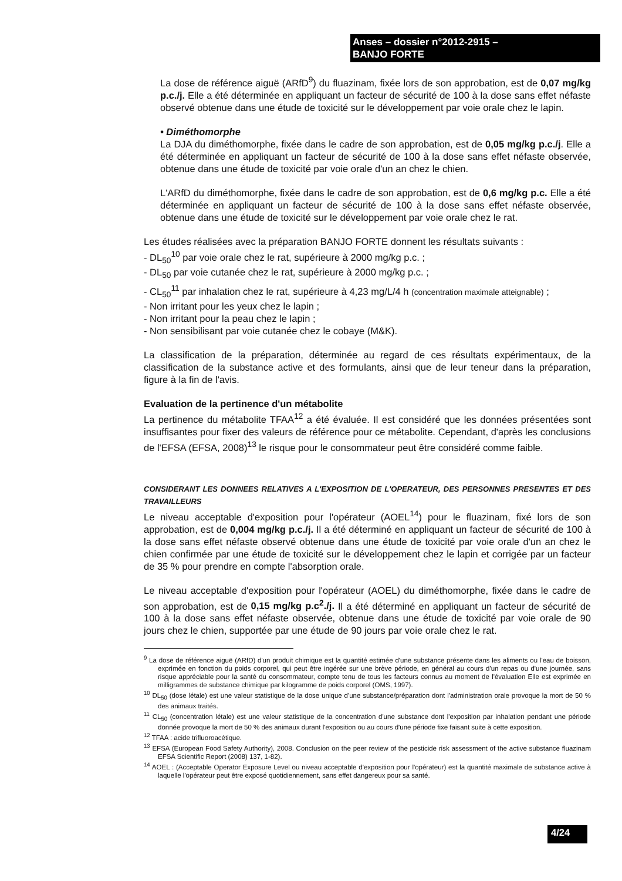Anses – dossier n°2012-2915 –
BANJO FORTE
La dose de référence aiguë (ARfD<sup>9</sup>) du fluazinam, fixée lors de son approbation, est de 0,07 mg/kg p.c./j. Elle a été déterminée en appliquant un facteur de sécurité de 100 à la dose sans effet néfaste observé obtenue dans une étude de toxicité sur le développement par voie orale chez le lapin.
• Diméthomorphe
La DJA du diméthomorphe, fixée dans le cadre de son approbation, est de 0,05 mg/kg p.c./j. Elle a été déterminée en appliquant un facteur de sécurité de 100 à la dose sans effet néfaste observée, obtenue dans une étude de toxicité par voie orale d'un an chez le chien.
L'ARfD du diméthomorphe, fixée dans le cadre de son approbation, est de 0,6 mg/kg p.c. Elle a été déterminée en appliquant un facteur de sécurité de 100 à la dose sans effet néfaste observée, obtenue dans une étude de toxicité sur le développement par voie orale chez le rat.
Les études réalisées avec la préparation BANJO FORTE donnent les résultats suivants :
- DL<sub>50</sub><sup>10</sup> par voie orale chez le rat, supérieure à 2000 mg/kg p.c. ;
- DL<sub>50</sub> par voie cutanée chez le rat, supérieure à 2000 mg/kg p.c. ;
- CL<sub>50</sub><sup>11</sup> par inhalation chez le rat, supérieure à 4,23 mg/L/4 h (concentration maximale atteignable) ;
- Non irritant pour les yeux chez le lapin ;
- Non irritant pour la peau chez le lapin ;
- Non sensibilisant par voie cutanée chez le cobaye (M&K).
La classification de la préparation, déterminée au regard de ces résultats expérimentaux, de la classification de la substance active et des formulants, ainsi que de leur teneur dans la préparation, figure à la fin de l'avis.
Evaluation de la pertinence d'un métabolite
La pertinence du métabolite TFAA<sup>12</sup> a été évaluée. Il est considéré que les données présentées sont insuffisantes pour fixer des valeurs de référence pour ce métabolite. Cependant, d'après les conclusions de l'EFSA (EFSA, 2008)<sup>13</sup> le risque pour le consommateur peut être considéré comme faible.
CONSIDERANT LES DONNEES RELATIVES A L'EXPOSITION DE L'OPERATEUR, DES PERSONNES PRESENTES ET DES TRAVAILLEURS
Le niveau acceptable d'exposition pour l'opérateur (AOEL<sup>14</sup>) pour le fluazinam, fixé lors de son approbation, est de 0,004 mg/kg p.c./j. Il a été déterminé en appliquant un facteur de sécurité de 100 à la dose sans effet néfaste observé obtenue dans une étude de toxicité par voie orale d'un an chez le chien confirmée par une étude de toxicité sur le développement chez le lapin et corrigée par un facteur de 35 % pour prendre en compte l'absorption orale.
Le niveau acceptable d'exposition pour l'opérateur (AOEL) du diméthomorphe, fixée dans le cadre de son approbation, est de 0,15 mg/kg p.c<sup>2</sup>./j. Il a été déterminé en appliquant un facteur de sécurité de 100 à la dose sans effet néfaste observée, obtenue dans une étude de toxicité par voie orale de 90 jours chez le chien, supportée par une étude de 90 jours par voie orale chez le rat.
<sup>9</sup> La dose de référence aiguë (ARfD) d'un produit chimique est la quantité estimée d'une substance présente dans les aliments ou l'eau de boisson, exprimée en fonction du poids corporel, qui peut être ingérée sur une brève période, en général au cours d'un repas ou d'une journée, sans risque appréciable pour la santé du consommateur, compte tenu de tous les facteurs connus au moment de l'évaluation Elle est exprimée en milligrammes de substance chimique par kilogramme de poids corporel (OMS, 1997).
<sup>10</sup> DL<sub>50</sub> (dose létale) est une valeur statistique de la dose unique d'une substance/préparation dont l'administration orale provoque la mort de 50 % des animaux traités.
<sup>11</sup> CL<sub>50</sub> (concentration létale) est une valeur statistique de la concentration d'une substance dont l'exposition par inhalation pendant une période donnée provoque la mort de 50 % des animaux durant l'exposition ou au cours d'une période fixe faisant suite à cette exposition.
<sup>12</sup> TFAA : acide trifluoroacétique.
<sup>13</sup> EFSA (European Food Safety Authority), 2008. Conclusion on the peer review of the pesticide risk assessment of the active substance fluazinam EFSA Scientific Report (2008) 137, 1-82).
<sup>14</sup> AOEL : (Acceptable Operator Exposure Level ou niveau acceptable d'exposition pour l'opérateur) est la quantité maximale de substance active à laquelle l'opérateur peut être exposé quotidiennement, sans effet dangereux pour sa santé.
4/24